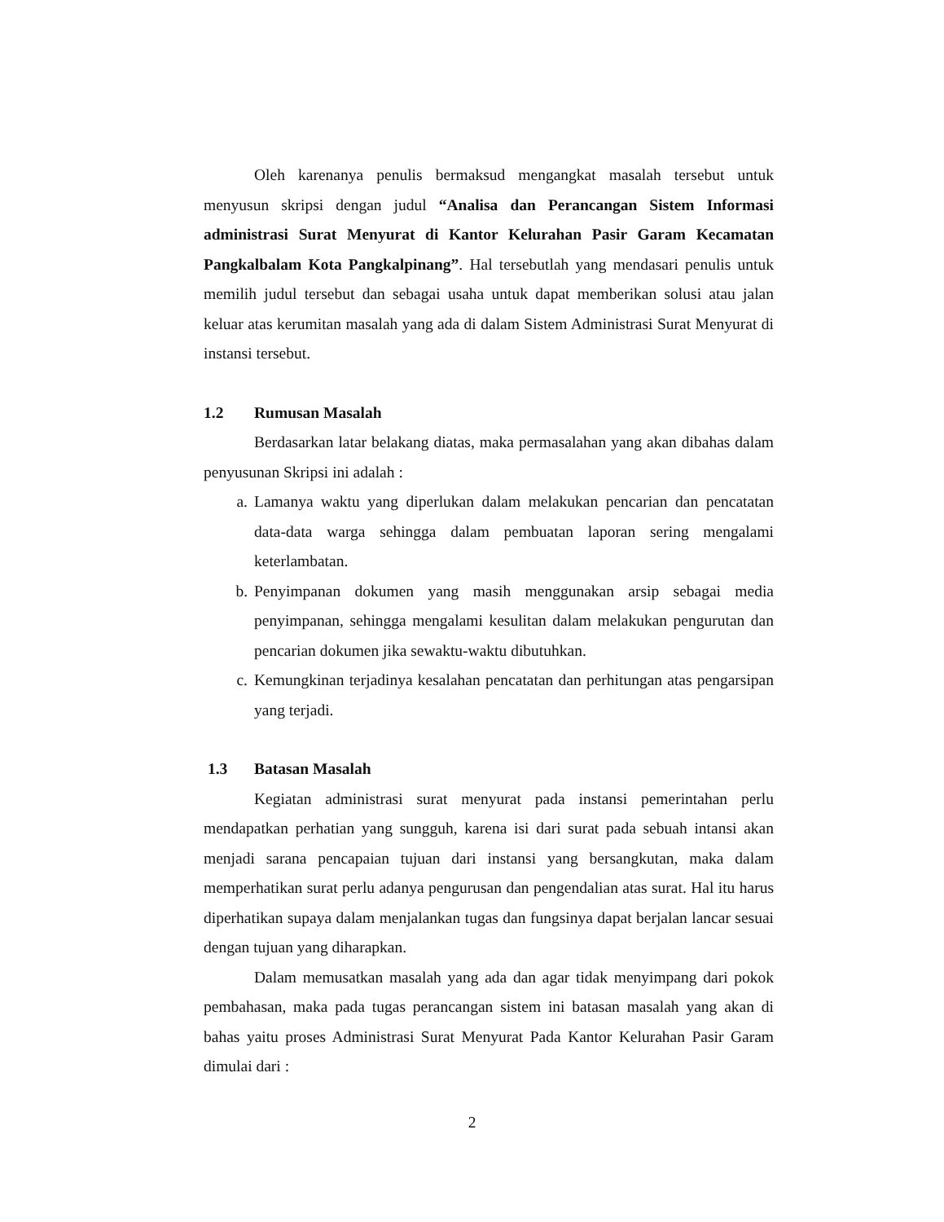Oleh karenanya penulis bermaksud mengangkat masalah tersebut untuk menyusun skripsi dengan judul “Analisa dan Perancangan Sistem Informasi administrasi Surat Menyurat di Kantor Kelurahan Pasir Garam Kecamatan Pangkalbalam Kota Pangkalpinang”. Hal tersebutlah yang mendasari penulis untuk memilih judul tersebut dan sebagai usaha untuk dapat memberikan solusi atau jalan keluar atas kerumitan masalah yang ada di dalam Sistem Administrasi Surat Menyurat di instansi tersebut.
1.2 Rumusan Masalah
Berdasarkan latar belakang diatas, maka permasalahan yang akan dibahas dalam penyusunan Skripsi ini adalah :
a. Lamanya waktu yang diperlukan dalam melakukan pencarian dan pencatatan data-data warga sehingga dalam pembuatan laporan sering mengalami keterlambatan.
b. Penyimpanan dokumen yang masih menggunakan arsip sebagai media penyimpanan, sehingga mengalami kesulitan dalam melakukan pengurutan dan pencarian dokumen jika sewaktu-waktu dibutuhkan.
c. Kemungkinan terjadinya kesalahan pencatatan dan perhitungan atas pengarsipan yang terjadi.
1.3 Batasan Masalah
Kegiatan administrasi surat menyurat pada instansi pemerintahan perlu mendapatkan perhatian yang sungguh, karena isi dari surat pada sebuah intansi akan menjadi sarana pencapaian tujuan dari instansi yang bersangkutan, maka dalam memperhatikan surat perlu adanya pengurusan dan pengendalian atas surat. Hal itu harus diperhatikan supaya dalam menjalankan tugas dan fungsinya dapat berjalan lancar sesuai dengan tujuan yang diharapkan.
Dalam memusatkan masalah yang ada dan agar tidak menyimpang dari pokok pembahasan, maka pada tugas perancangan sistem ini batasan masalah yang akan di bahas yaitu proses Administrasi Surat Menyurat Pada Kantor Kelurahan Pasir Garam dimulai dari :
2